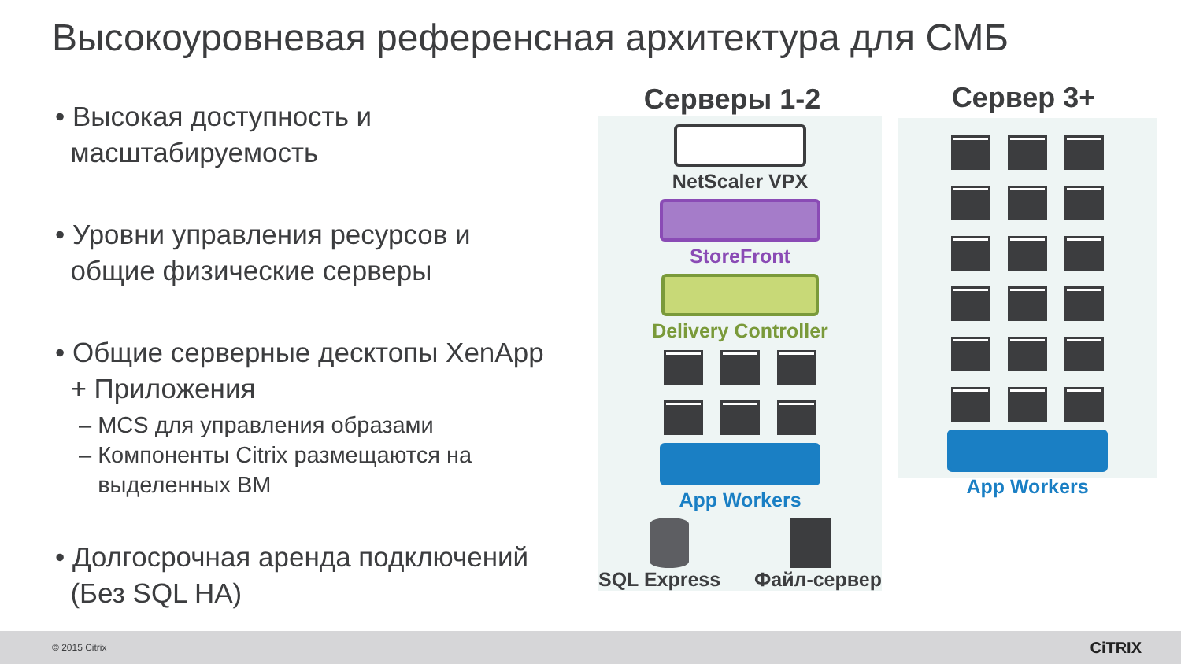Высокоуровневая референсная архитектура для СМБ
• Высокая доступность и
масштабируемость
• Уровни управления ресурсов и
общие физические серверы
• Общие серверные десктопы XenApp
+ Приложения
– MCS для управления образами
– Компоненты Citrix размещаются на
выделенных ВМ
• Долгосрочная аренда подключений
(Без SQL HA)
Серверы 1-2 Сервер 3+
NetScaler VPX
StoreFront
Delivery Controller
App Workers
SQL Express Файл-сервер
App Workers
© 2015 Citrix CiTRIX